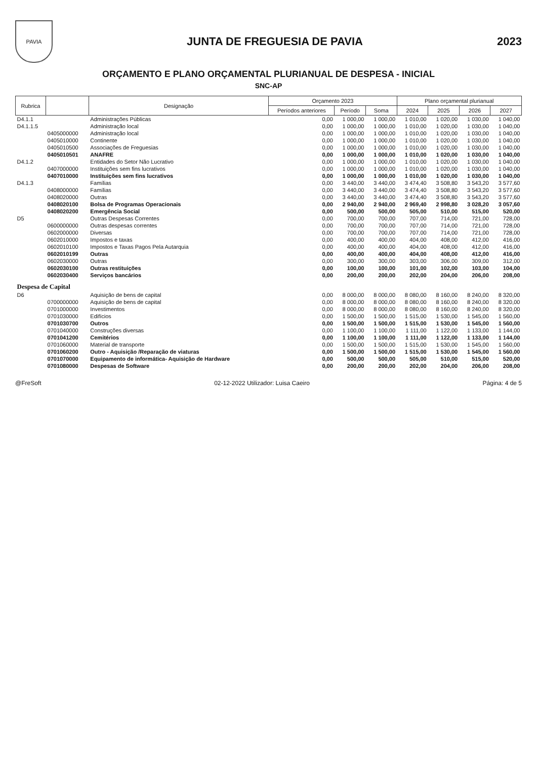PAVIA
JUNTA DE FREGUESIA DE PAVIA 2023
ORÇAMENTO E PLANO ORÇAMENTAL PLURIANUAL DE DESPESA - INICIAL
SNC-AP
| Rubrica | | Designação | Orçamento 2023 | | | Plano orçamental plurianual | | | |
| --- | --- | --- | --- | --- | --- | --- | --- | --- | --- |
| | | | Períodos anteriores | Período | Soma | 2024 | 2025 | 2026 | 2027 |
| D4.1.1 | | Administrações Públicas | 0,00 | 1 000,00 | 1 000,00 | 1 010,00 | 1 020,00 | 1 030,00 | 1 040,00 |
| D4.1.1.5 | | Administração local | 0,00 | 1 000,00 | 1 000,00 | 1 010,00 | 1 020,00 | 1 030,00 | 1 040,00 |
| | 0405000000 | Administração local | 0,00 | 1 000,00 | 1 000,00 | 1 010,00 | 1 020,00 | 1 030,00 | 1 040,00 |
| | 0405010000 | Continente | 0,00 | 1 000,00 | 1 000,00 | 1 010,00 | 1 020,00 | 1 030,00 | 1 040,00 |
| | 0405010500 | Associações de Freguesias | 0,00 | 1 000,00 | 1 000,00 | 1 010,00 | 1 020,00 | 1 030,00 | 1 040,00 |
| | 0405010501 | ANAFRE | 0,00 | 1 000,00 | 1 000,00 | 1 010,00 | 1 020,00 | 1 030,00 | 1 040,00 |
| D4.1.2 | | Entidades do Setor Não Lucrativo | 0,00 | 1 000,00 | 1 000,00 | 1 010,00 | 1 020,00 | 1 030,00 | 1 040,00 |
| | 0407000000 | Instituições sem fins lucrativos | 0,00 | 1 000,00 | 1 000,00 | 1 010,00 | 1 020,00 | 1 030,00 | 1 040,00 |
| | 0407010000 | Instituições sem fins lucrativos | 0,00 | 1 000,00 | 1 000,00 | 1 010,00 | 1 020,00 | 1 030,00 | 1 040,00 |
| D4.1.3 | | Famílias | 0,00 | 3 440,00 | 3 440,00 | 3 474,40 | 3 508,80 | 3 543,20 | 3 577,60 |
| | 0408000000 | Famílias | 0,00 | 3 440,00 | 3 440,00 | 3 474,40 | 3 508,80 | 3 543,20 | 3 577,60 |
| | 0408020000 | Outras | 0,00 | 3 440,00 | 3 440,00 | 3 474,40 | 3 508,80 | 3 543,20 | 3 577,60 |
| | 0408020100 | Bolsa de Programas Operacionais | 0,00 | 2 940,00 | 2 940,00 | 2 969,40 | 2 998,80 | 3 028,20 | 3 057,60 |
| | 0408020200 | Emergência Social | 0,00 | 500,00 | 500,00 | 505,00 | 510,00 | 515,00 | 520,00 |
| D5 | | Outras Despesas Correntes | 0,00 | 700,00 | 700,00 | 707,00 | 714,00 | 721,00 | 728,00 |
| | 0600000000 | Outras despesas correntes | 0,00 | 700,00 | 700,00 | 707,00 | 714,00 | 721,00 | 728,00 |
| | 0602000000 | Diversas | 0,00 | 700,00 | 700,00 | 707,00 | 714,00 | 721,00 | 728,00 |
| | 0602010000 | Impostos e taxas | 0,00 | 400,00 | 400,00 | 404,00 | 408,00 | 412,00 | 416,00 |
| | 0602010100 | Impostos e Taxas Pagos Pela Autarquia | 0,00 | 400,00 | 400,00 | 404,00 | 408,00 | 412,00 | 416,00 |
| | 0602010199 | Outras | 0,00 | 400,00 | 400,00 | 404,00 | 408,00 | 412,00 | 416,00 |
| | 0602030000 | Outras | 0,00 | 300,00 | 300,00 | 303,00 | 306,00 | 309,00 | 312,00 |
| | 0602030100 | Outras restituições | 0,00 | 100,00 | 100,00 | 101,00 | 102,00 | 103,00 | 104,00 |
| | 0602030400 | Serviços bancários | 0,00 | 200,00 | 200,00 | 202,00 | 204,00 | 206,00 | 208,00 |
| Despesa de Capital | | | | | | | | | |
| D6 | | Aquisição de bens de capital | 0,00 | 8 000,00 | 8 000,00 | 8 080,00 | 8 160,00 | 8 240,00 | 8 320,00 |
| | 0700000000 | Aquisição de bens de capital | 0,00 | 8 000,00 | 8 000,00 | 8 080,00 | 8 160,00 | 8 240,00 | 8 320,00 |
| | 0701000000 | Investimentos | 0,00 | 8 000,00 | 8 000,00 | 8 080,00 | 8 160,00 | 8 240,00 | 8 320,00 |
| | 0701030000 | Edifícios | 0,00 | 1 500,00 | 1 500,00 | 1 515,00 | 1 530,00 | 1 545,00 | 1 560,00 |
| | 0701030700 | Outros | 0,00 | 1 500,00 | 1 500,00 | 1 515,00 | 1 530,00 | 1 545,00 | 1 560,00 |
| | 0701040000 | Construções diversas | 0,00 | 1 100,00 | 1 100,00 | 1 111,00 | 1 122,00 | 1 133,00 | 1 144,00 |
| | 0701041200 | Cemitérios | 0,00 | 1 100,00 | 1 100,00 | 1 111,00 | 1 122,00 | 1 133,00 | 1 144,00 |
| | 0701060000 | Material de transporte | 0,00 | 1 500,00 | 1 500,00 | 1 515,00 | 1 530,00 | 1 545,00 | 1 560,00 |
| | 0701060200 | Outro - Aquisição /Reparação de viaturas | 0,00 | 1 500,00 | 1 500,00 | 1 515,00 | 1 530,00 | 1 545,00 | 1 560,00 |
| | 0701070000 | Equipamento de informática- Aquisição de Hardware | 0,00 | 500,00 | 500,00 | 505,00 | 510,00 | 515,00 | 520,00 |
| | 0701080000 | Despesas de Software | 0,00 | 200,00 | 200,00 | 202,00 | 204,00 | 206,00 | 208,00 |
@FreSoft 02-12-2022 Utilizador: Luisa Caeiro Página: 4 de 5